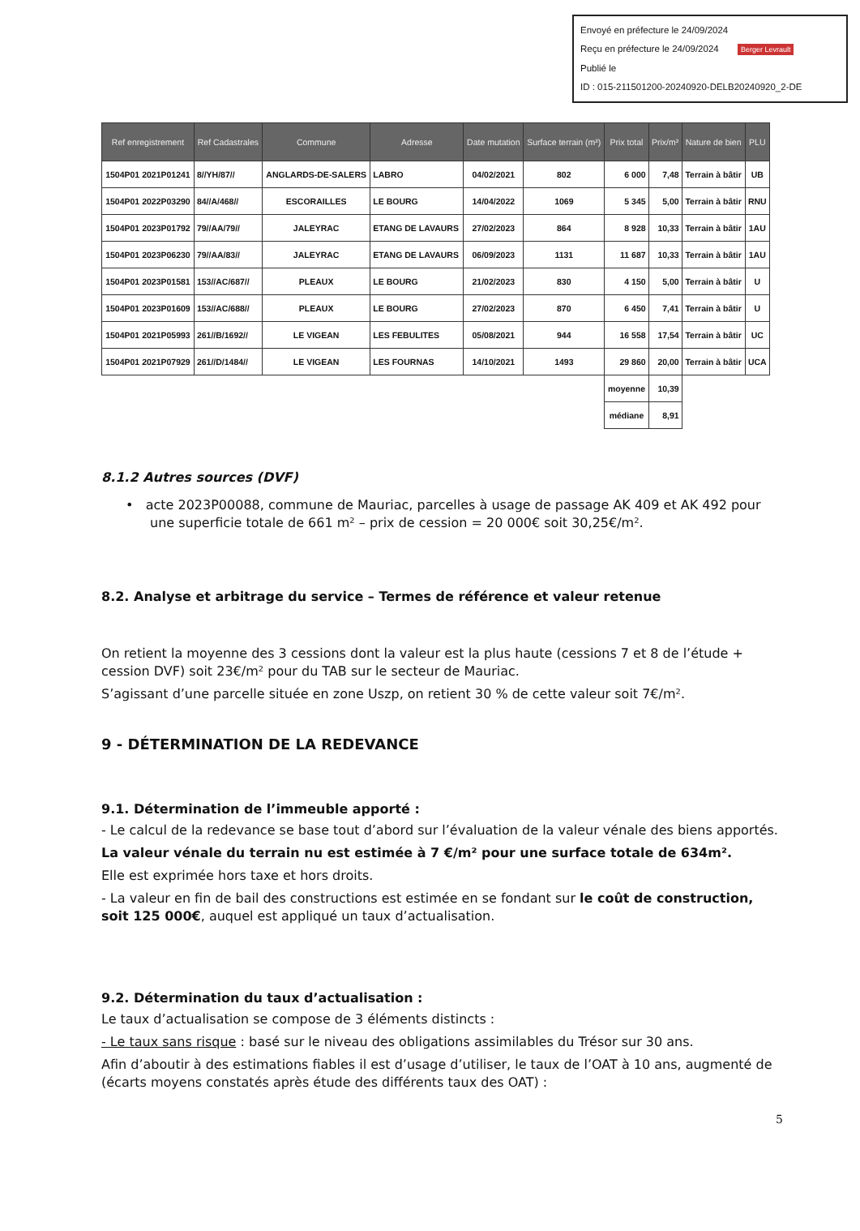Envoyé en préfecture le 24/09/2024
Reçu en préfecture le 24/09/2024 Berger Levrault
Publié le
ID : 015-211501200-20240920-DELB20240920_2-DE
| Ref enregistrement | Ref Cadastrales | Commune | Adresse | Date mutation | Surface terrain (m²) | Prix total | Prix/m² | Nature de bien | PLU |
| --- | --- | --- | --- | --- | --- | --- | --- | --- | --- |
| 1504P01 2021P01241 | 8//YH/87// | ANGLARDS-DE-SALERS | LABRO | 04/02/2021 | 802 | 6 000 | 7,48 | Terrain à bâtir | UB |
| 1504P01 2022P03290 | 84//A/468// | ESCORAILLES | LE BOURG | 14/04/2022 | 1069 | 5 345 | 5,00 | Terrain à bâtir | RNU |
| 1504P01 2023P01792 | 79//AA/79// | JALEYRAC | ETANG DE LAVAURS | 27/02/2023 | 864 | 8 928 | 10,33 | Terrain à bâtir | 1AU |
| 1504P01 2023P06230 | 79//AA/83// | JALEYRAC | ETANG DE LAVAURS | 06/09/2023 | 1131 | 11 687 | 10,33 | Terrain à bâtir | 1AU |
| 1504P01 2023P01581 | 153//AC/687// | PLEAUX | LE BOURG | 21/02/2023 | 830 | 4 150 | 5,00 | Terrain à bâtir | U |
| 1504P01 2023P01609 | 153//AC/688// | PLEAUX | LE BOURG | 27/02/2023 | 870 | 6 450 | 7,41 | Terrain à bâtir | U |
| 1504P01 2021P05993 | 261//B/1692// | LE VIGEAN | LES FEBULITES | 05/08/2021 | 944 | 16 558 | 17,54 | Terrain à bâtir | UC |
| 1504P01 2021P07929 | 261//D/1484// | LE VIGEAN | LES FOURNAS | 14/10/2021 | 1493 | 29 860 | 20,00 | Terrain à bâtir | UCA |
| | | | | | | moyenne | 10,39 | | |
| | | | | | | médiane | 8,91 | | |
8.1.2 Autres sources (DVF)
• acte 2023P00088, commune de Mauriac, parcelles à usage de passage AK 409 et AK 492 pour une superficie totale de 661 m² – prix de cession = 20 000€ soit 30,25€/m².
8.2. Analyse et arbitrage du service – Termes de référence et valeur retenue
On retient la moyenne des 3 cessions dont la valeur est la plus haute (cessions 7 et 8 de l’étude + cession DVF) soit 23€/m² pour du TAB sur le secteur de Mauriac.
S’agissant d’une parcelle située en zone Uszp, on retient 30 % de cette valeur soit 7€/m².
9 - DÉTERMINATION DE LA REDEVANCE
9.1. Détermination de l’immeuble apporté :
- Le calcul de la redevance se base tout d’abord sur l’évaluation de la valeur vénale des biens apportés.
La valeur vénale du terrain nu est estimée à 7 €/m² pour une surface totale de 634m².
Elle est exprimée hors taxe et hors droits.
- La valeur en fin de bail des constructions est estimée en se fondant sur le coût de construction, soit 125 000€, auquel est appliqué un taux d’actualisation.
9.2. Détermination du taux d’actualisation :
Le taux d’actualisation se compose de 3 éléments distincts :
- Le taux sans risque : basé sur le niveau des obligations assimilables du Trésor sur 30 ans.
Afin d’aboutir à des estimations fiables il est d’usage d’utiliser, le taux de l’OAT à 10 ans, augmenté de (écarts moyens constatés après étude des différents taux des OAT) :
5